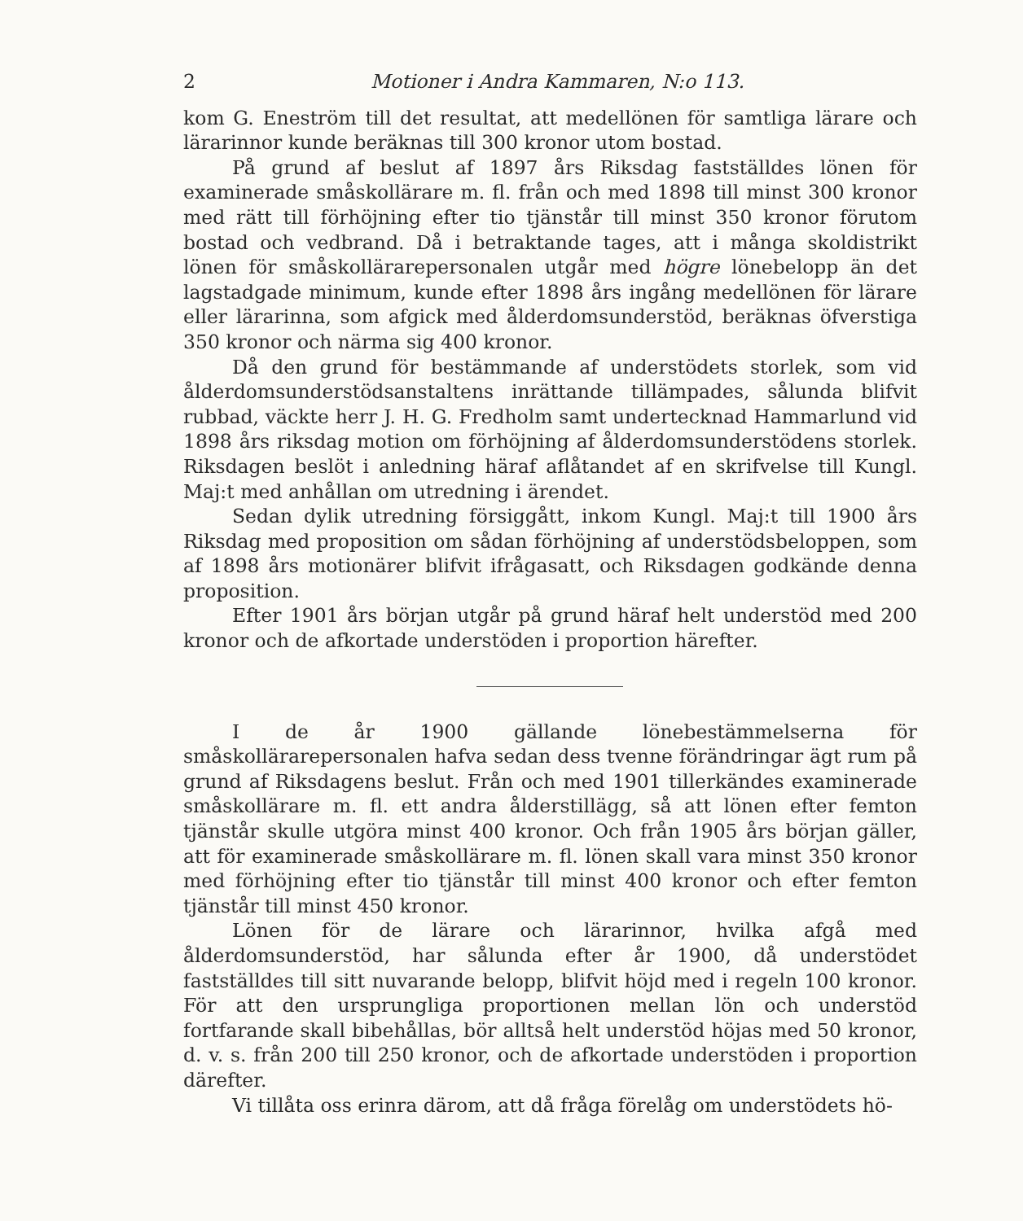2 Motioner i Andra Kammaren, N:o 113.
kom G. Eneström till det resultat, att medellönen för samtliga lärare och lärarinnor kunde beräknas till 300 kronor utom bostad.
På grund af beslut af 1897 års Riksdag fastställdes lönen för examinerade småskollärare m. fl. från och med 1898 till minst 300 kronor med rätt till förhöjning efter tio tjänstår till minst 350 kronor förutom bostad och vedbrand. Då i betraktande tages, att i många skoldistrikt lönen för småskollärarepersonalen utgår med högre lönebelopp än det lagstadgade minimum, kunde efter 1898 års ingång medellönen för lärare eller lärarinna, som afgick med ålderdomsunderstöd, beräknas öfverstiga 350 kronor och närma sig 400 kronor.
Då den grund för bestämmande af understödets storlek, som vid ålderdomsunderstödsanstaltens inrättande tillämpades, sålunda blifvit rubbad, väckte herr J. H. G. Fredholm samt undertecknad Hammarlund vid 1898 års riksdag motion om förhöjning af ålderdomsunderstödens storlek. Riksdagen beslöt i anledning häraf aflåtandet af en skrifvelse till Kungl. Maj:t med anhållan om utredning i ärendet.
Sedan dylik utredning försiggått, inkom Kungl. Maj:t till 1900 års Riksdag med proposition om sådan förhöjning af understödsbeloppen, som af 1898 års motionärer blifvit ifrågasatt, och Riksdagen godkände denna proposition.
Efter 1901 års början utgår på grund häraf helt understöd med 200 kronor och de afkortade understöden i proportion härefter.
I de år 1900 gällande lönebestämmelserna för småskollärarepersonalen hafva sedan dess tvenne förändringar ägt rum på grund af Riksdagens beslut. Från och med 1901 tillerkändes examinerade småskollärare m. fl. ett andra ålderstillägg, så att lönen efter femton tjänstår skulle utgöra minst 400 kronor. Och från 1905 års början gäller, att för examinerade småskollärare m. fl. lönen skall vara minst 350 kronor med förhöjning efter tio tjänstår till minst 400 kronor och efter femton tjänstår till minst 450 kronor.
Lönen för de lärare och lärarinnor, hvilka afgå med ålderdomsunderstöd, har sålunda efter år 1900, då understödet fastställdes till sitt nuvarande belopp, blifvit höjd med i regeln 100 kronor. För att den ursprungliga proportionen mellan lön och understöd fortfarande skall bibehållas, bör alltså helt understöd höjas med 50 kronor, d. v. s. från 200 till 250 kronor, och de afkortade understöden i proportion därefter.
Vi tillåta oss erinra därom, att då fråga förelåg om understödets hö-